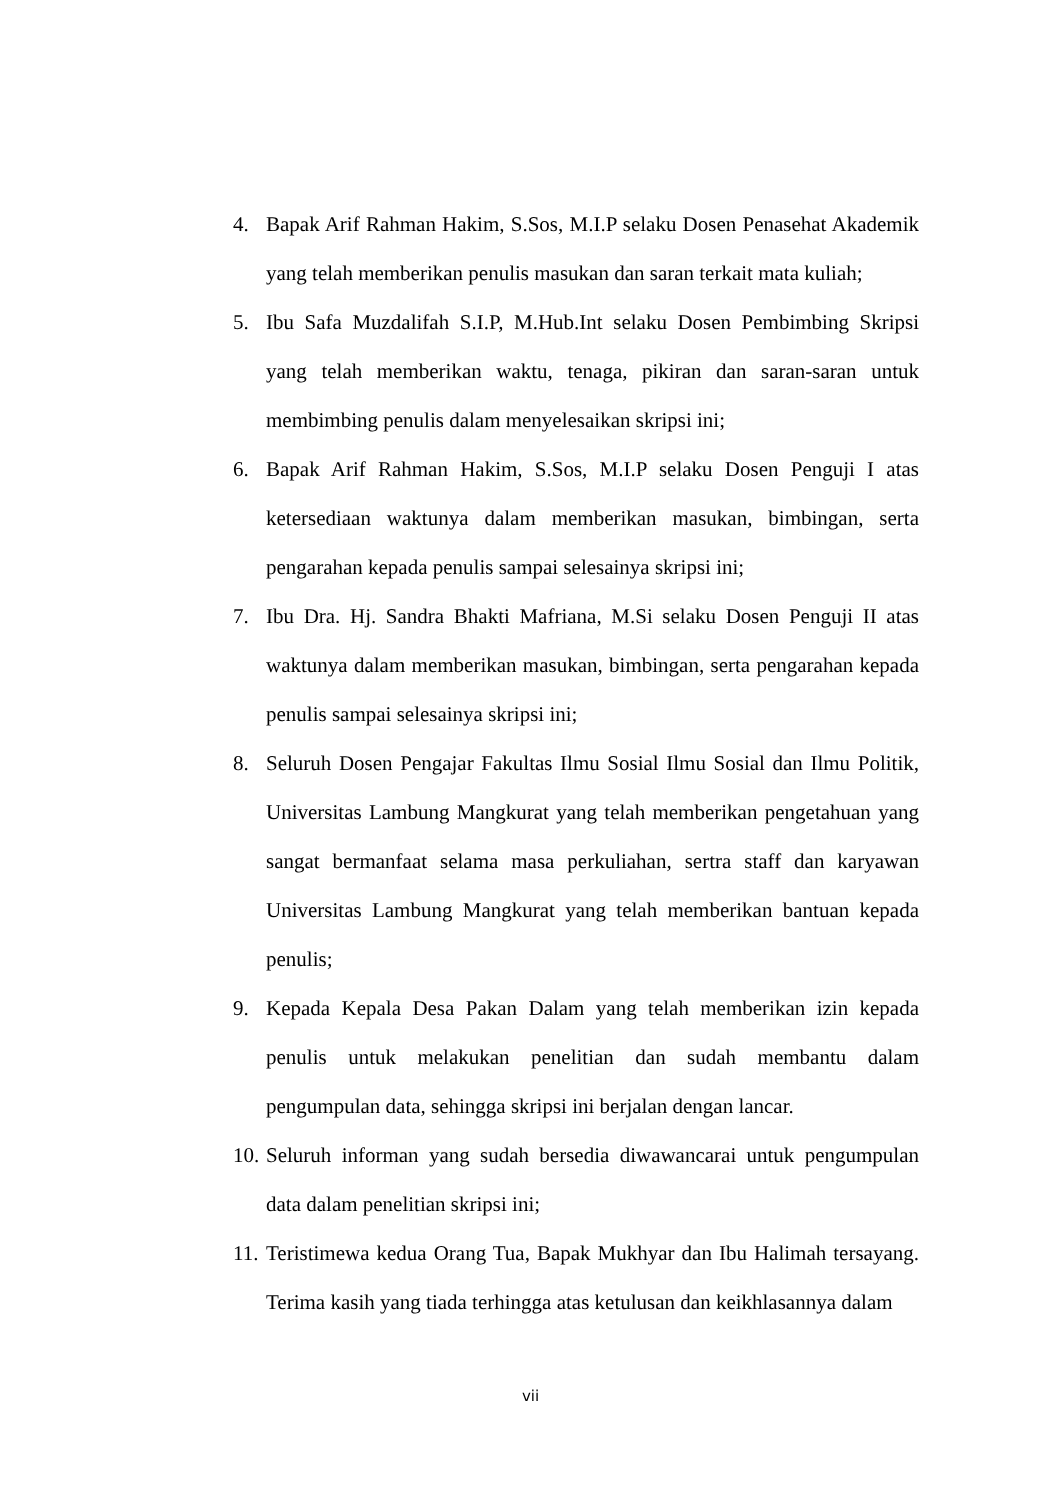4. Bapak Arif Rahman Hakim, S.Sos, M.I.P selaku Dosen Penasehat Akademik yang telah memberikan penulis masukan dan saran terkait mata kuliah;
5. Ibu Safa Muzdalifah S.I.P, M.Hub.Int selaku Dosen Pembimbing Skripsi yang telah memberikan waktu, tenaga, pikiran dan saran-saran untuk membimbing penulis dalam menyelesaikan skripsi ini;
6. Bapak Arif Rahman Hakim, S.Sos, M.I.P selaku Dosen Penguji I atas ketersediaan waktunya dalam memberikan masukan, bimbingan, serta pengarahan kepada penulis sampai selesainya skripsi ini;
7. Ibu Dra. Hj. Sandra Bhakti Mafriana, M.Si selaku Dosen Penguji II atas waktunya dalam memberikan masukan, bimbingan, serta pengarahan kepada penulis sampai selesainya skripsi ini;
8. Seluruh Dosen Pengajar Fakultas Ilmu Sosial Ilmu Sosial dan Ilmu Politik, Universitas Lambung Mangkurat yang telah memberikan pengetahuan yang sangat bermanfaat selama masa perkuliahan, sertra staff dan karyawan Universitas Lambung Mangkurat yang telah memberikan bantuan kepada penulis;
9. Kepada Kepala Desa Pakan Dalam yang telah memberikan izin kepada penulis untuk melakukan penelitian dan sudah membantu dalam pengumpulan data, sehingga skripsi ini berjalan dengan lancar.
10. Seluruh informan yang sudah bersedia diwawancarai untuk pengumpulan data dalam penelitian skripsi ini;
11. Teristimewa kedua Orang Tua, Bapak Mukhyar dan Ibu Halimah tersayang. Terima kasih yang tiada terhingga atas ketulusan dan keikhlasannya dalam
vii